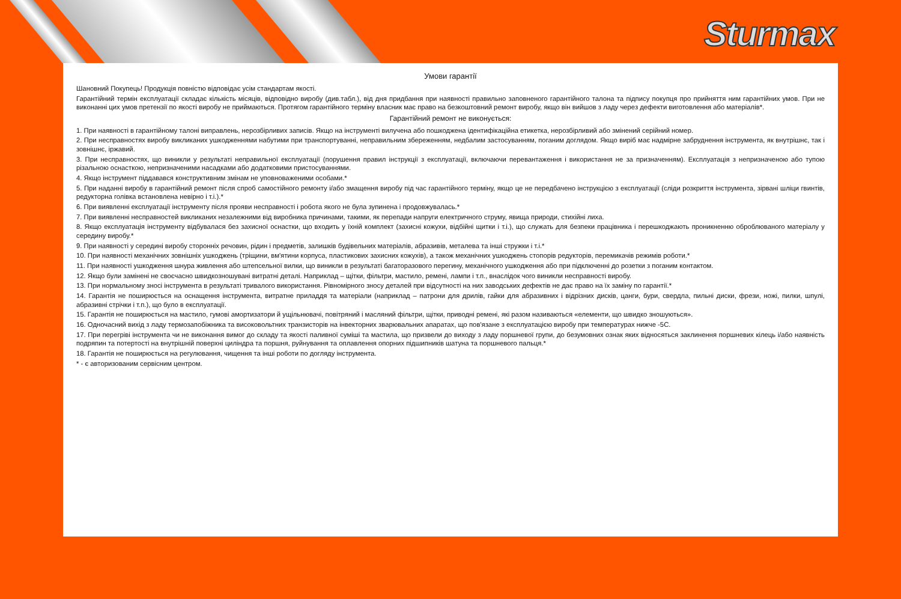Sturmax
Умови гарантії
Шановний Покупець! Продукція повністю відповідає усім стандартам якості.
Гарантійний термін експлуатації складає кількість місяців, відповідно виробу (див.табл.), від дня придбання при наявності правильно заповненого гарантійного талона та підпису покупця про прийняття ним гарантійних умов. При не виконанні цих умов претензії по якості виробу не приймаються. Протягом гарантійного терміну власник має право на безкоштовний ремонт виробу, якщо він вийшов з ладу через дефекти виготовлення або матеріалів*.
Гарантійний ремонт не виконується:
1. При наявності в гарантійному талоні виправлень, нерозбірливих записів. Якщо на інструменті вилучена або пошкоджена ідентифікаційна етикетка, нерозбірливий або змінений серійний номер.
2. При несправностях виробу викликаних ушкодженнями набутими при транспортуванні, неправильним збереженням, недбалим застосуванням, поганим доглядом. Якщо виріб має надмірне забруднення інструмента, як внутрішнє, так і зовнішнє, іржавий.
3. При несправностях, що виникли у результаті неправильної експлуатації (порушення правил інструкції з експлуатації, включаючи перевантаження і використання не за призначенням). Експлуатація з непризначеною або тупою різальною оснасткою, непризначеними насадками або додатковими пристосуваннями.
4. Якщо інструмент піддавався конструктивним змінам не уповноваженими особами.*
5. При наданні виробу в гарантійний ремонт після спроб самостійного ремонту і/або змащення виробу під час гарантійного терміну, якщо це не передбачено інструкцією з експлуатації (сліди розкриття інструмента, зірвані шліци гвинтів, редукторна голівка встановлена невірно і т.і.).*
6. При виявленні експлуатації інструменту після прояви несправності і робота якого не була зупинена і продовжувалась.*
7. При виявленні несправностей викликаних незалежними від виробника причинами, такими, як перепади напруги електричного струму, явища природи, стихійні лиха.
8. Якщо експлуатація інструменту відбувалася без захисної оснастки, що входить у їхній комплект (захисні кожухи, відбійні щитки і т.і.), що служать для безпеки працівника і перешкоджають проникненню оброблюваного матеріалу у середину виробу.*
9. При наявності у середині виробу сторонніх речовин, рідин і предметів, залишків будівельних матеріалів, абразивів, металева та інші стружки і т.і.*
10. При наявності механічних зовнішніх ушкоджень (тріщини, вм'ятини корпуса, пластикових захисних кожухів), а також механічних ушкоджень стопорів редукторів, перемикачів режимів роботи.*
11. При наявності ушкодження шнура живлення або штепсельної вилки, що виникли в результаті багаторазового перегину, механічного ушкодження або при підключенні до розетки з поганим контактом.
12. Якщо були замінені не своєчасно швидкозношувані витратні деталі. Наприклад – щітки, фільтри, мастило, ремені, лампи і т.п., внаслідок чого виникли несправності виробу.
13. При нормальному зносі інструмента в результаті тривалого використання. Рівномірного зносу деталей при відсутності на них заводських дефектів не дає право на їх заміну по гарантії.*
14. Гарантія не поширюється на оснащення інструмента, витратне приладдя та матеріали (наприклад – патрони для дрилів, гайки для абразивних і відрізних дисків, цанги, бури, свердла, пильні диски, фрези, ножі, пилки, шпулі, абразивні стрічки і т.п.), що було в експлуатації.
15. Гарантія не поширюється на мастило, гумові амортизатори й ущільнювачі, повітряний і масляний фільтри, щітки, приводні ремені, які разом називаються «елементи, що швидко зношуються».
16. Одночасний вихід з ладу термозапобіжника та високовольтних транзисторів на інвекторних зварювальних апаратах, що пов'язане з експлуатацією виробу при температурах нижче -5С.
17. При перегріві інструмента чи не виконання вимог до складу та якості паливної суміші та мастила, що призвели до виходу з ладу поршневої групи, до безумовних ознак яких відносяться заклинення поршневих кілець і/або наявність подряпин та потертості на внутрішній поверхні циліндра та поршня, руйнування та оплавлення опорних підшипників шатуна та поршневого пальця.*
18. Гарантія не поширюється на регулювання, чищення та інші роботи по догляду інструмента.
* - є авторизованим сервісним центром.